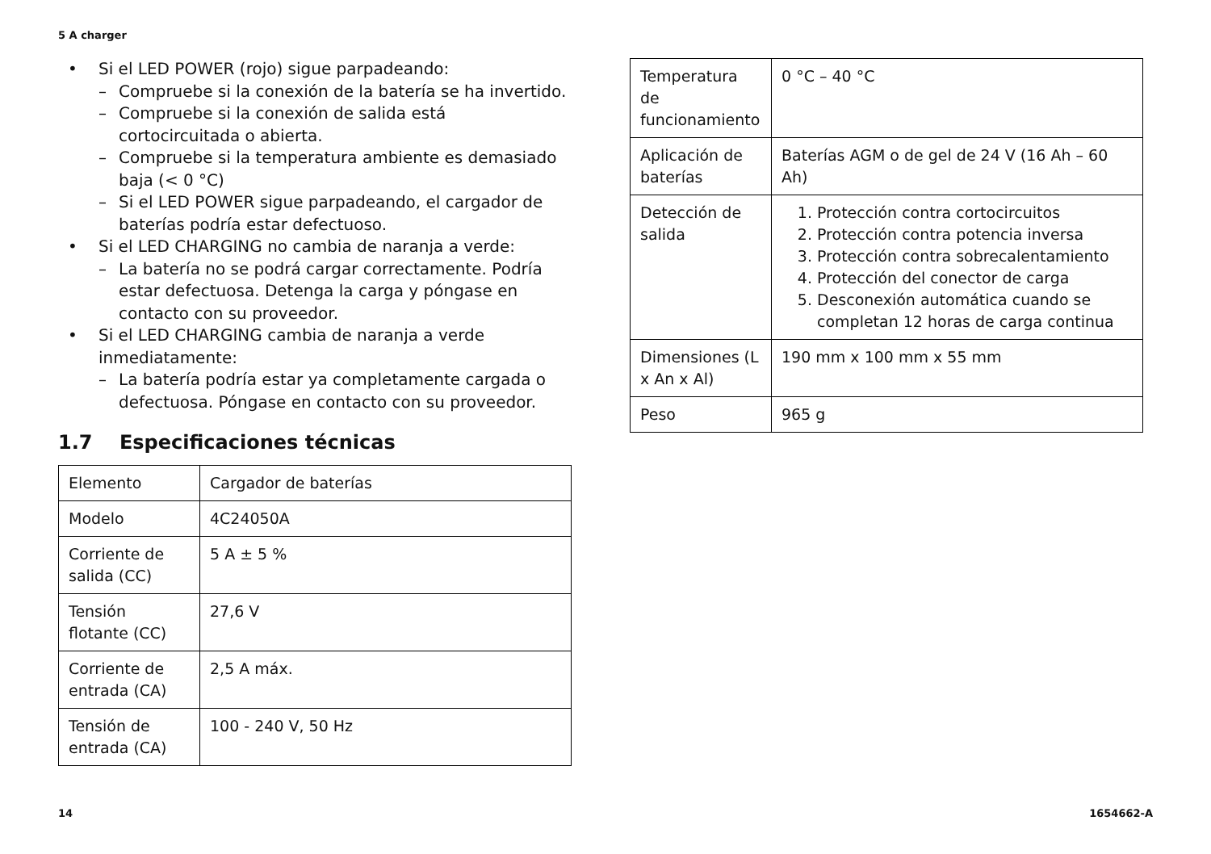5 A charger
• Si el LED POWER (rojo) sigue parpadeando:
– Compruebe si la conexión de la batería se ha invertido.
– Compruebe si la conexión de salida está cortocircuitada o abierta.
– Compruebe si la temperatura ambiente es demasiado baja (< 0 °C)
– Si el LED POWER sigue parpadeando, el cargador de baterías podría estar defectuoso.
• Si el LED CHARGING no cambia de naranja a verde:
– La batería no se podrá cargar correctamente. Podría estar defectuosa. Detenga la carga y póngase en contacto con su proveedor.
• Si el LED CHARGING cambia de naranja a verde inmediatamente:
– La batería podría estar ya completamente cargada o defectuosa. Póngase en contacto con su proveedor.
1.7 Especificaciones técnicas
| Elemento | Cargador de baterías |
| Modelo | 4C24050A |
| Corriente de salida (CC) | 5 A ± 5 % |
| Tensión flotante (CC) | 27,6 V |
| Corriente de entrada (CA) | 2,5 A máx. |
| Tensión de entrada (CA) | 100 - 240 V, 50 Hz |
| Temperatura de funcionamiento | 0 °C – 40 °C |
| Aplicación de baterías | Baterías AGM o de gel de 24 V (16 Ah – 60 Ah) |
| Detección de salida | 1. Protección contra cortocircuitos 2. Protección contra potencia inversa 3. Protección contra sobrecalentamiento 4. Protección del conector de carga 5. Desconexión automática cuando se completan 12 horas de carga continua |
| Dimensiones (L x An x Al) | 190 mm x 100 mm x 55 mm |
| Peso | 965 g |
14 1654662-A